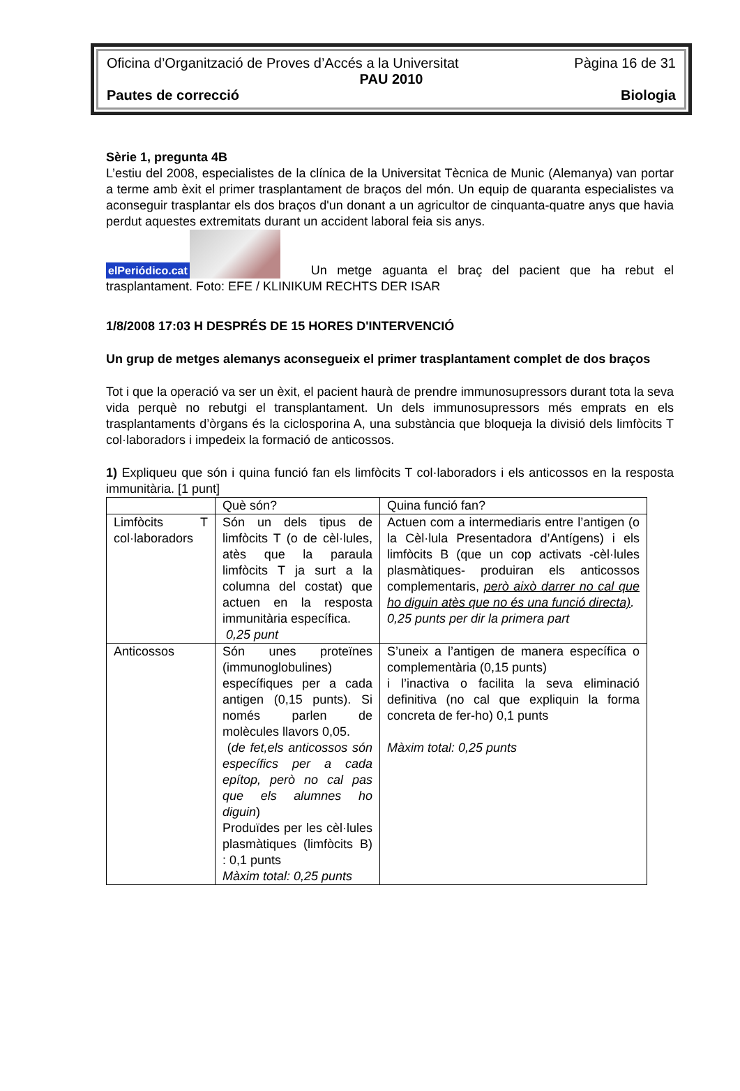Oficina d’Organització de Proves d’Accés a la Universitat Pàgina 16 de 31
PAU 2010
Pautes de correcció Biologia
Sèrie 1, pregunta 4B
L’estiu del 2008, especialistes de la clínica de la Universitat Tècnica de Munic (Alemanya) van portar a terme amb èxit el primer trasplantament de braços del món. Un equip de quaranta especialistes va aconseguir trasplantar els dos braços d'un donant a un agricultor de cinquanta-quatre anys que havia perdut aquestes extremitats durant un accident laboral feia sis anys.
elPeriódico.cat Un metge aguanta el braç del pacient que ha rebut el trasplantament. Foto: EFE / KLINIKUM RECHTS DER ISAR
1/8/2008 17:03 H DESPRÉS DE 15 HORES D'INTERVENCIÓ
Un grup de metges alemanys aconsegueix el primer trasplantament complet de dos braços
Tot i que la operació va ser un èxit, el pacient haurà de prendre immunosupressors durant tota la seva vida perquè no rebutgi el transplantament. Un dels immunosupressors més emprats en els trasplantaments d’òrgans és la ciclosporina A, una substància que bloqueja la divisió dels limfòcits T col·laboradors i impedeix la formació de anticossos.
1) Expliqueu que són i quina funció fan els limfòcits T col·laboradors i els anticossos en la resposta immunitària. [1 punt]
| | Què són? | Quina funció fan? |
| Limfòcits T col·laboradors | Són un dels tipus de limfòcits T (o de cèl·lules, atès que la paraula limfòcits T ja surt a la columna del costat) que actuen en la resposta immunitària específica. 0,25 punt | Actuen com a intermediaris entre l’antigen (o la Cèl·lula Presentadora d’Antígens) i els limfòcits B (que un cop activats -cèl·lules plasmàtiques- produiran els anticossos complementaris, però això darrer no cal que ho diguin atès que no és una funció directa) . 0,25 punts per dir la primera part |
| Anticossos | Són unes proteïnes (immunoglobulines) específiques per a cada antigen (0,15 punts). Si només parlen de molècules llavors 0,05. ( de fet,els anticossos són específics per a cada epítop, però no cal pas que els alumnes ho diguin ) Produïdes per les cèl·lules plasmàtiques (limfòcits B) : 0,1 punts Màxim total: 0,25 punts | S’uneix a l’antigen de manera específica o complementària (0,15 punts) i l’inactiva o facilita la seva eliminació definitiva (no cal que expliquin la forma concreta de fer-ho) 0,1 punts Màxim total: 0,25 punts |